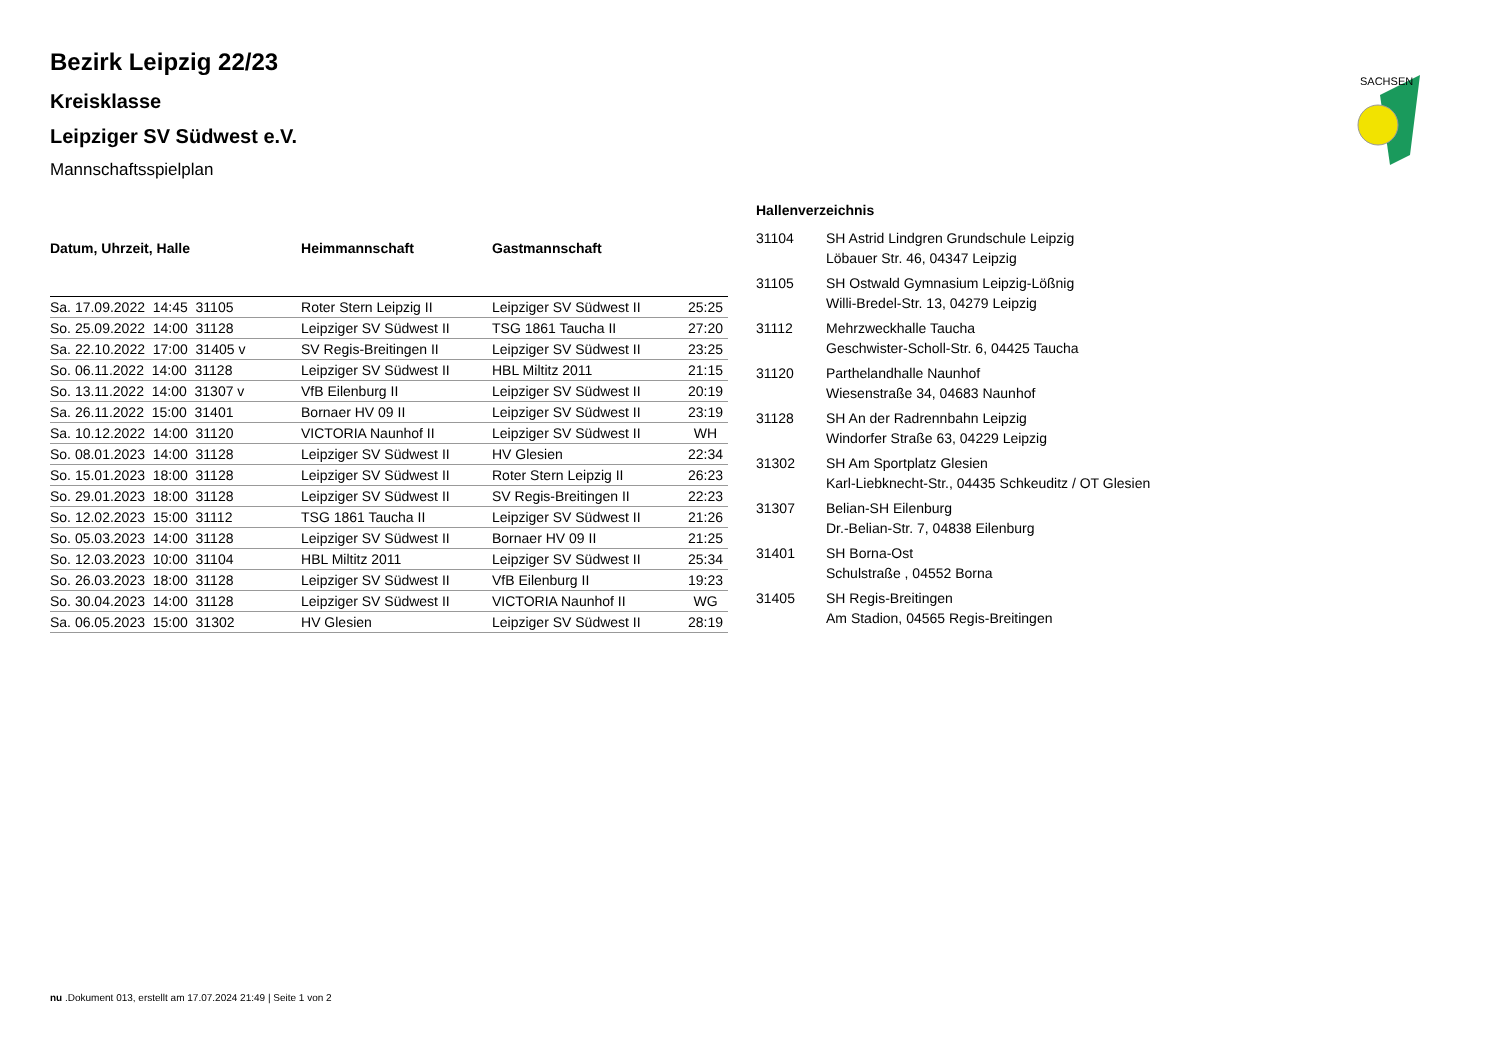SACHSEN
Bezirk Leipzig 22/23
Kreisklasse
Leipziger SV Südwest e.V.
Mannschaftsspielplan
| Datum, Uhrzeit, Halle | Heimmannschaft | Gastmannschaft | |
| --- | --- | --- | --- |
| Sa. 17.09.2022 14:45 31105 | Roter Stern Leipzig II | Leipziger SV Südwest II | 25:25 |
| So. 25.09.2022 14:00 31128 | Leipziger SV Südwest II | TSG 1861 Taucha II | 27:20 |
| Sa. 22.10.2022 17:00 31405 v | SV Regis-Breitingen II | Leipziger SV Südwest II | 23:25 |
| So. 06.11.2022 14:00 31128 | Leipziger SV Südwest II | HBL Miltitz 2011 | 21:15 |
| So. 13.11.2022 14:00 31307 v | VfB Eilenburg II | Leipziger SV Südwest II | 20:19 |
| Sa. 26.11.2022 15:00 31401 | Bornaer HV 09 II | Leipziger SV Südwest II | 23:19 |
| Sa. 10.12.2022 14:00 31120 | VICTORIA Naunhof II | Leipziger SV Südwest II | WH |
| So. 08.01.2023 14:00 31128 | Leipziger SV Südwest II | HV Glesien | 22:34 |
| So. 15.01.2023 18:00 31128 | Leipziger SV Südwest II | Roter Stern Leipzig II | 26:23 |
| So. 29.01.2023 18:00 31128 | Leipziger SV Südwest II | SV Regis-Breitingen II | 22:23 |
| So. 12.02.2023 15:00 31112 | TSG 1861 Taucha II | Leipziger SV Südwest II | 21:26 |
| So. 05.03.2023 14:00 31128 | Leipziger SV Südwest II | Bornaer HV 09 II | 21:25 |
| So. 12.03.2023 10:00 31104 | HBL Miltitz 2011 | Leipziger SV Südwest II | 25:34 |
| So. 26.03.2023 18:00 31128 | Leipziger SV Südwest II | VfB Eilenburg II | 19:23 |
| So. 30.04.2023 14:00 31128 | Leipziger SV Südwest II | VICTORIA Naunhof II | WG |
| Sa. 06.05.2023 15:00 31302 | HV Glesien | Leipziger SV Südwest II | 28:19 |
Hallenverzeichnis
| 31104 | SH Astrid Lindgren Grundschule Leipzig Löbauer Str. 46, 04347 Leipzig |
| 31105 | SH Ostwald Gymnasium Leipzig-Lößnig Willi-Bredel-Str. 13, 04279 Leipzig |
| 31112 | Mehrzweckhalle Taucha Geschwister-Scholl-Str. 6, 04425 Taucha |
| 31120 | Parthelandhalle Naunhof Wiesenstraße 34, 04683 Naunhof |
| 31128 | SH An der Radrennbahn Leipzig Windorfer Straße 63, 04229 Leipzig |
| 31302 | SH Am Sportplatz Glesien Karl-Liebknecht-Str., 04435 Schkeuditz / OT Glesien |
| 31307 | Belian-SH Eilenburg Dr.-Belian-Str. 7, 04838 Eilenburg |
| 31401 | SH Borna-Ost Schulstraße , 04552 Borna |
| 31405 | SH Regis-Breitingen Am Stadion, 04565 Regis-Breitingen |
nu .Dokument 013, erstellt am 17.07.2024 21:49 | Seite 1 von 2